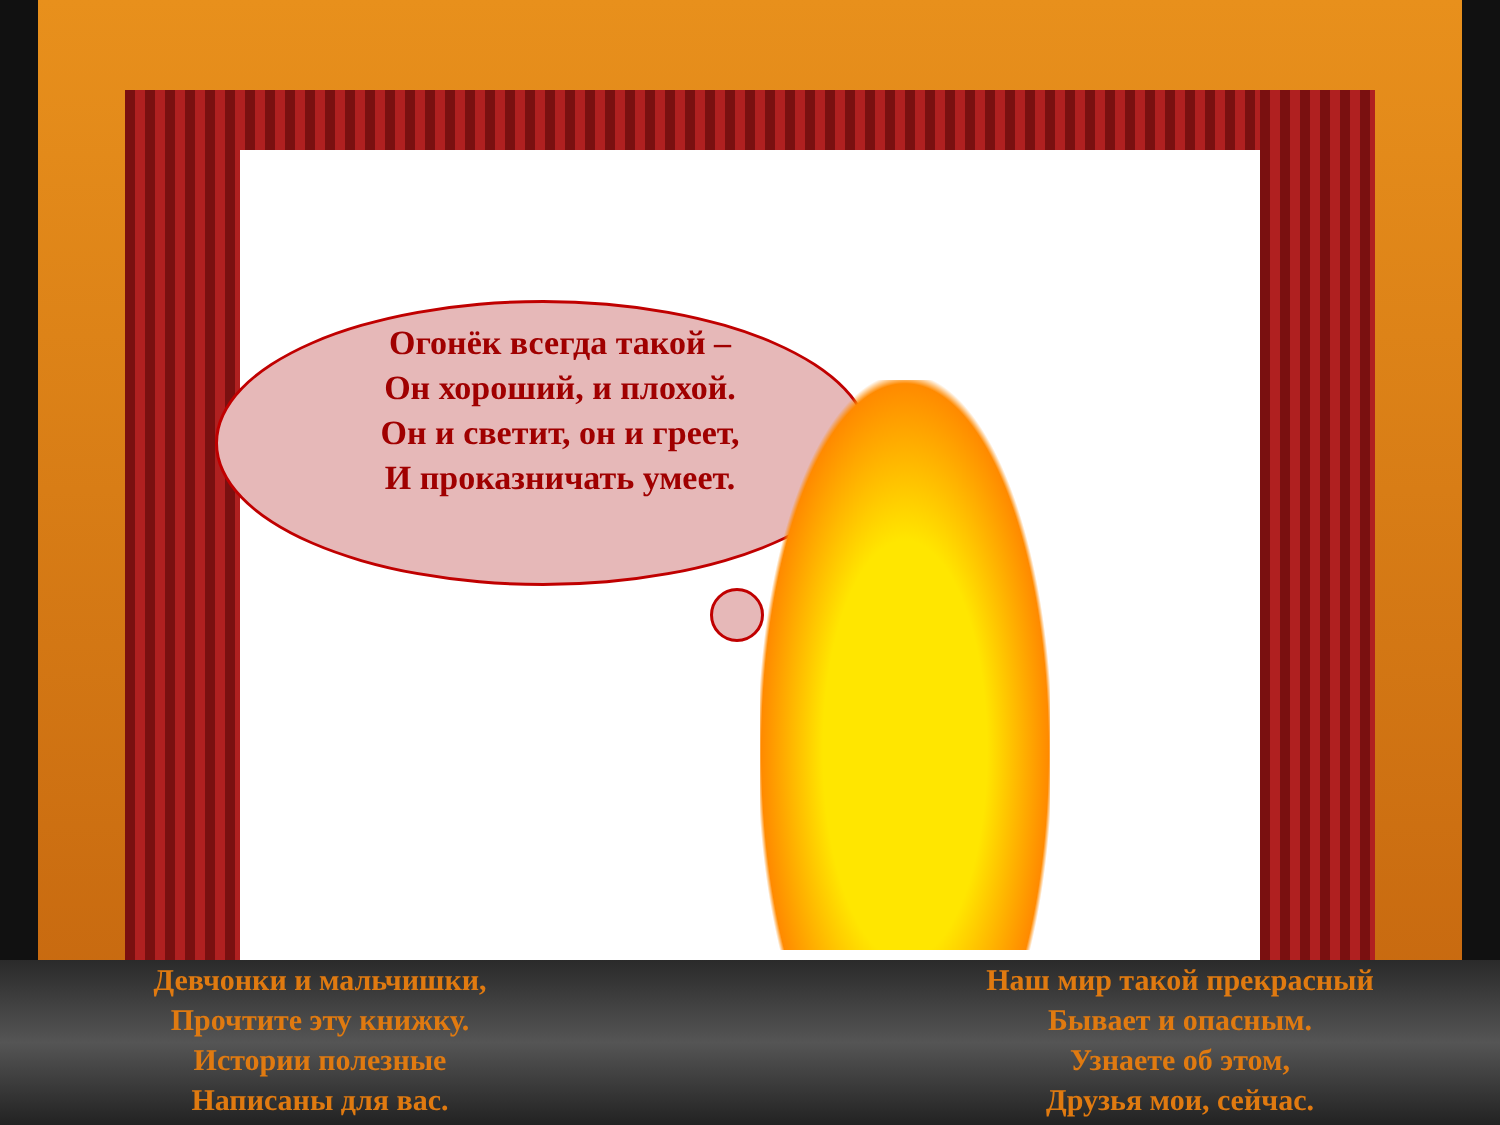Огонёк всегда такой –
Он хороший, и плохой.
Он и светит, он и греет,
И проказничать умеет.
Девчонки и мальчишки,
Прочтите эту книжку.
Истории полезные
Написаны для вас.
Наш мир такой прекрасный
Бывает и опасным.
Узнаете об этом,
Друзья мои, сейчас.